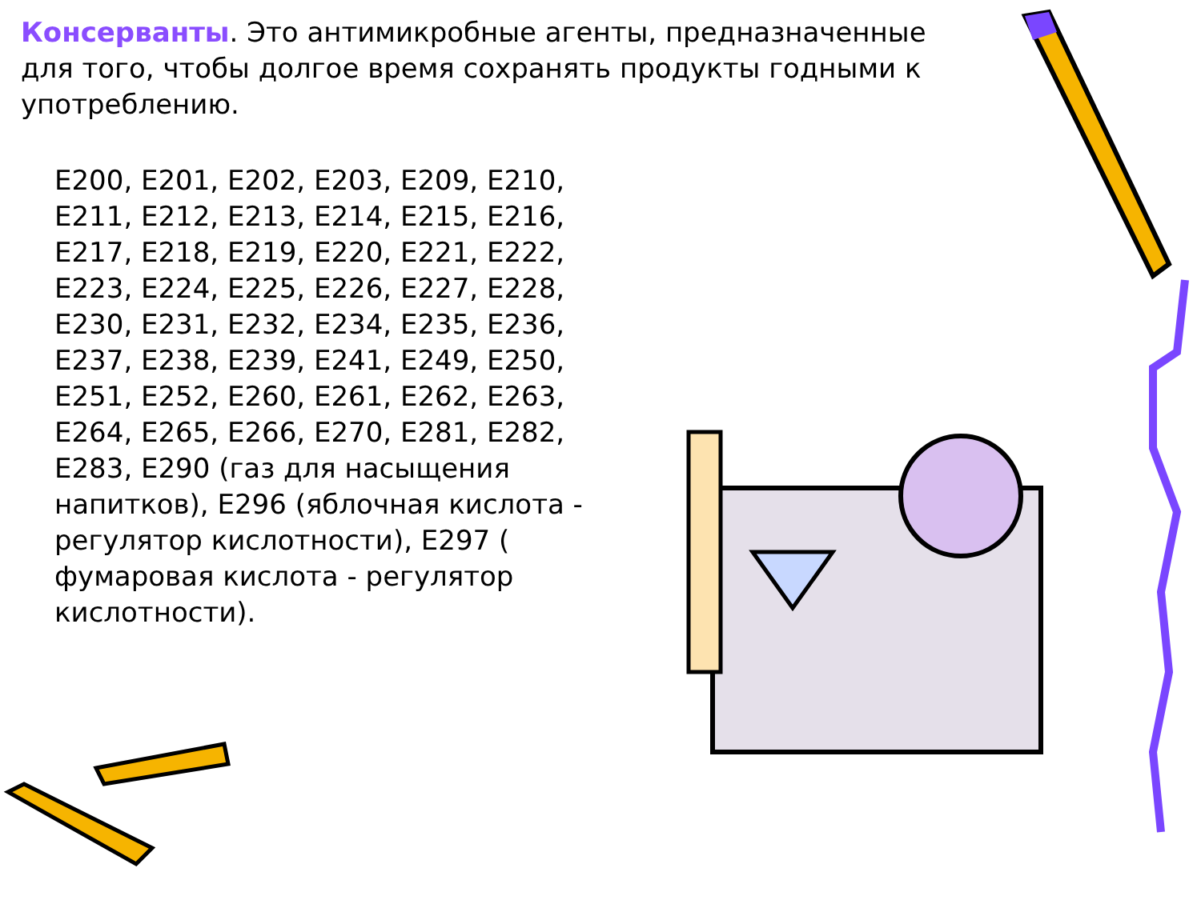Консерванты. Это антимикробные агенты, предназначенные для того, чтобы долгое время сохранять продукты годными к употреблению.
E200, E201, E202, E203, E209, E210, E211, E212, E213, E214, E215, E216, E217, E218, E219, E220, E221, E222, E223, E224, E225, E226, E227, E228, E230, E231, E232, E234, E235, E236, E237, E238, E239, E241, E249, E250, E251, E252, E260, E261, E262, E263, E264, E265, E266, E270, E281, E282, E283, E290 (газ для насыщения напитков), E296 (яблочная кислота - регулятор кислотности), E297 ( фумаровая кислота - регулятор кислотности).